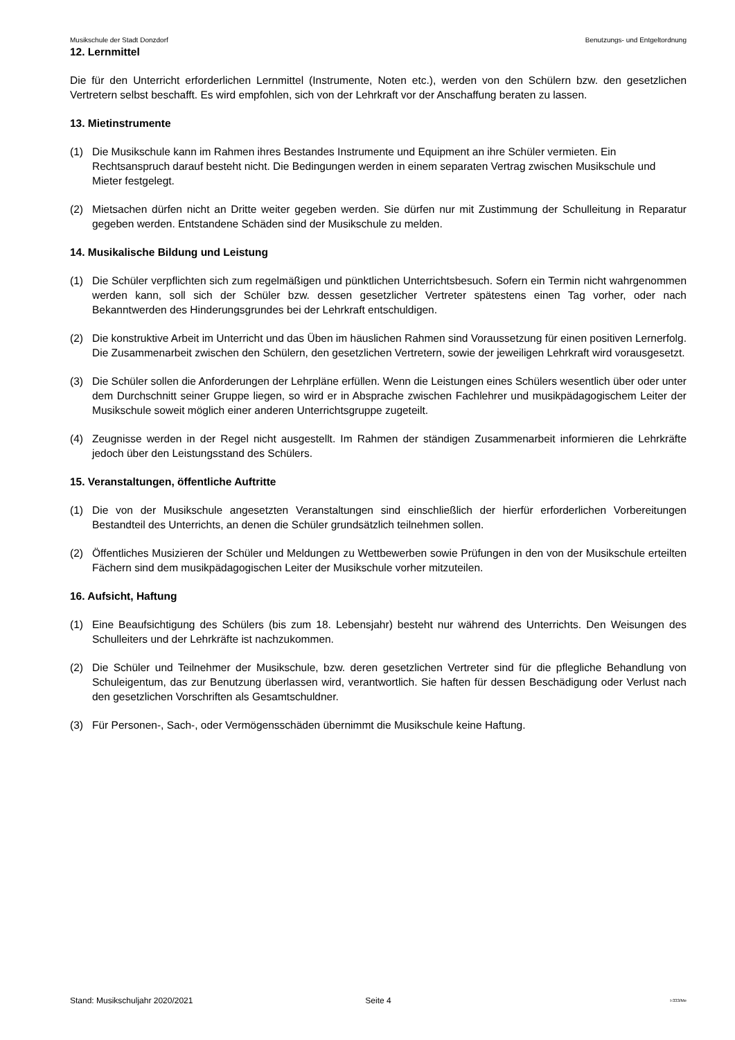Musikschule der Stadt Donzdorf Benutzungs- und Entgeltordnung
12. Lernmittel
Die für den Unterricht erforderlichen Lernmittel (Instrumente, Noten etc.), werden von den Schülern bzw. den gesetzlichen Vertretern selbst beschafft. Es wird empfohlen, sich von der Lehrkraft vor der Anschaffung beraten zu lassen.
13. Mietinstrumente
(1) Die Musikschule kann im Rahmen ihres Bestandes Instrumente und Equipment an ihre Schüler vermieten. Ein Rechtsanspruch darauf besteht nicht. Die Bedingungen werden in einem separaten Vertrag zwischen Musikschule und Mieter festgelegt.
(2) Mietsachen dürfen nicht an Dritte weiter gegeben werden. Sie dürfen nur mit Zustimmung der Schulleitung in Reparatur gegeben werden. Entstandene Schäden sind der Musikschule zu melden.
14. Musikalische Bildung und Leistung
(1) Die Schüler verpflichten sich zum regelmäßigen und pünktlichen Unterrichtsbesuch. Sofern ein Termin nicht wahrgenommen werden kann, soll sich der Schüler bzw. dessen gesetzlicher Vertreter spätestens einen Tag vorher, oder nach Bekanntwerden des Hinderungsgrundes bei der Lehrkraft entschuldigen.
(2) Die konstruktive Arbeit im Unterricht und das Üben im häuslichen Rahmen sind Voraussetzung für einen positiven Lernerfolg. Die Zusammenarbeit zwischen den Schülern, den gesetzlichen Vertretern, sowie der jeweiligen Lehrkraft wird vorausgesetzt.
(3) Die Schüler sollen die Anforderungen der Lehrpläne erfüllen. Wenn die Leistungen eines Schülers wesentlich über oder unter dem Durchschnitt seiner Gruppe liegen, so wird er in Absprache zwischen Fachlehrer und musikpädagogischem Leiter der Musikschule soweit möglich einer anderen Unterrichtsgruppe zugeteilt.
(4) Zeugnisse werden in der Regel nicht ausgestellt. Im Rahmen der ständigen Zusammenarbeit informieren die Lehrkräfte jedoch über den Leistungsstand des Schülers.
15. Veranstaltungen, öffentliche Auftritte
(1) Die von der Musikschule angesetzten Veranstaltungen sind einschließlich der hierfür erforderlichen Vorbereitungen Bestandteil des Unterrichts, an denen die Schüler grundsätzlich teilnehmen sollen.
(2) Öffentliches Musizieren der Schüler und Meldungen zu Wettbewerben sowie Prüfungen in den von der Musikschule erteilten Fächern sind dem musikpädagogischen Leiter der Musikschule vorher mitzuteilen.
16. Aufsicht, Haftung
(1) Eine Beaufsichtigung des Schülers (bis zum 18. Lebensjahr) besteht nur während des Unterrichts. Den Weisungen des Schulleiters und der Lehrkräfte ist nachzukommen.
(2) Die Schüler und Teilnehmer der Musikschule, bzw. deren gesetzlichen Vertreter sind für die pflegliche Behandlung von Schuleigentum, das zur Benutzung überlassen wird, verantwortlich. Sie haften für dessen Beschädigung oder Verlust nach den gesetzlichen Vorschriften als Gesamtschuldner.
(3) Für Personen-, Sach-, oder Vermögensschäden übernimmt die Musikschule keine Haftung.
Stand: Musikschuljahr 2020/2021 Seite 4 I-333/Me